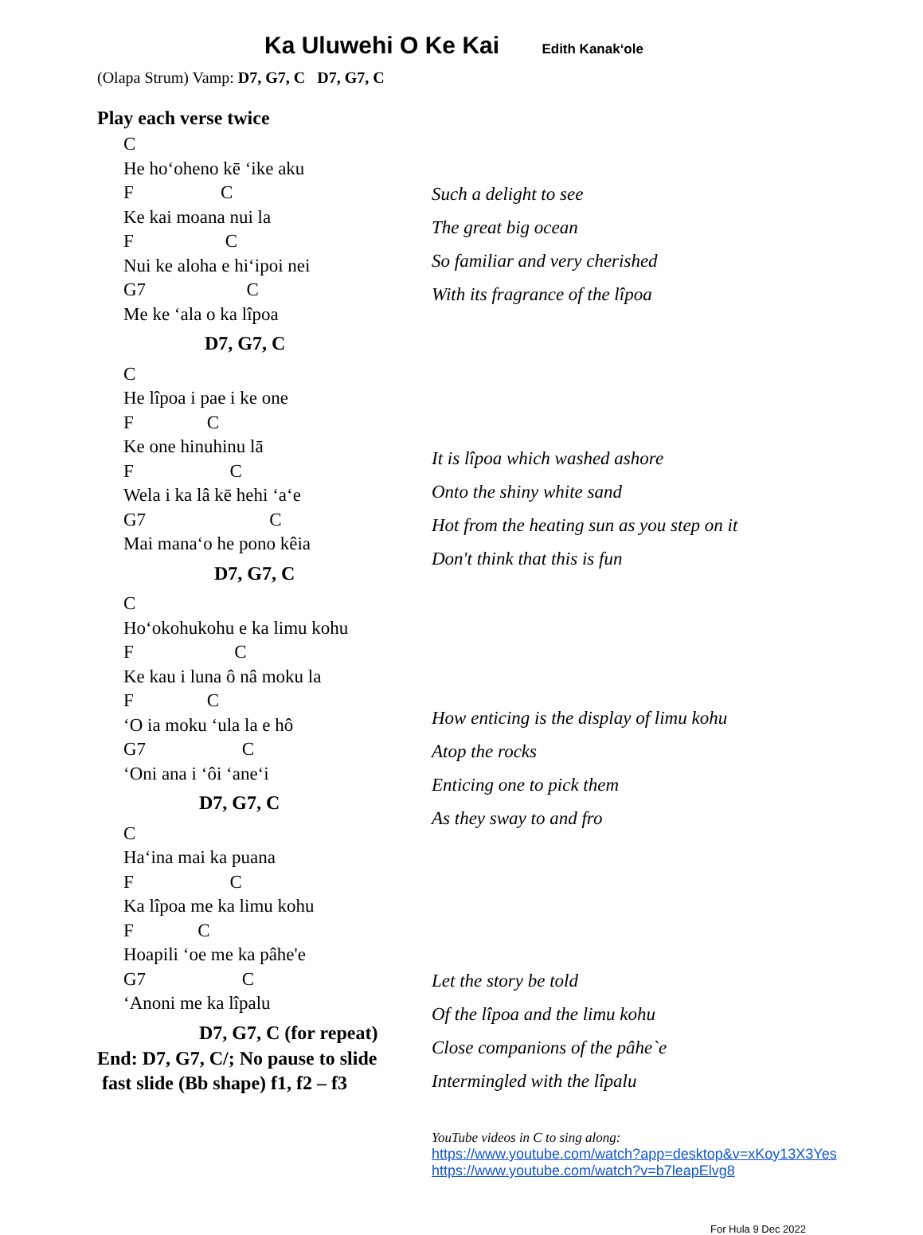Ka Uluwehi O Ke Kai Edith Kanakʻole
(Olapa Strum) Vamp: D7, G7, C D7, G7, C
Play each verse twice
C
He hoʻoheno kē ʻike aku
F C
Ke kai moana nui la
F C
Nui ke aloha e hiʻipoi nei
G7 C
Me ke ʻala o ka lîpoa
D7, G7, C
C
He lîpoa i pae i ke one
F C
Ke one hinuhinu lā
F C
Wela i ka lâ kē hehi ʻaʻe
G7 C
Mai manaʻo he pono kêia
D7, G7, C
C
Hoʻokohukohu e ka limu kohu
F C
Ke kau i luna ô nâ moku la
F C
ʻO ia moku ʻula la e hô
G7 C
ʻOni ana i ʻôi ʻaneʻi
D7, G7, C
C
Haʻina mai ka puana
F C
Ka lîpoa me ka limu kohu
F C
Hoapili ʻoe me ka pâhe'e
G7 C
ʻAnoni me ka lîpalu
D7, G7, C (for repeat)
End: D7, G7, C/; No pause to slide
fast slide (Bb shape) f1, f2 – f3
Such a delight to see
The great big ocean
So familiar and very cherished
With its fragrance of the lîpoa
It is lîpoa which washed ashore
Onto the shiny white sand
Hot from the heating sun as you step on it
Don't think that this is fun
How enticing is the display of limu kohu
Atop the rocks
Enticing one to pick them
As they sway to and fro
Let the story be told
Of the lîpoa and the limu kohu
Close companions of the pâhe`e
Intermingled with the lîpalu
YouTube videos in C to sing along:
https://www.youtube.com/watch?app=desktop&v=xKoy13X3Yes
https://www.youtube.com/watch?v=b7leapElvg8
For Hula 9 Dec 2022